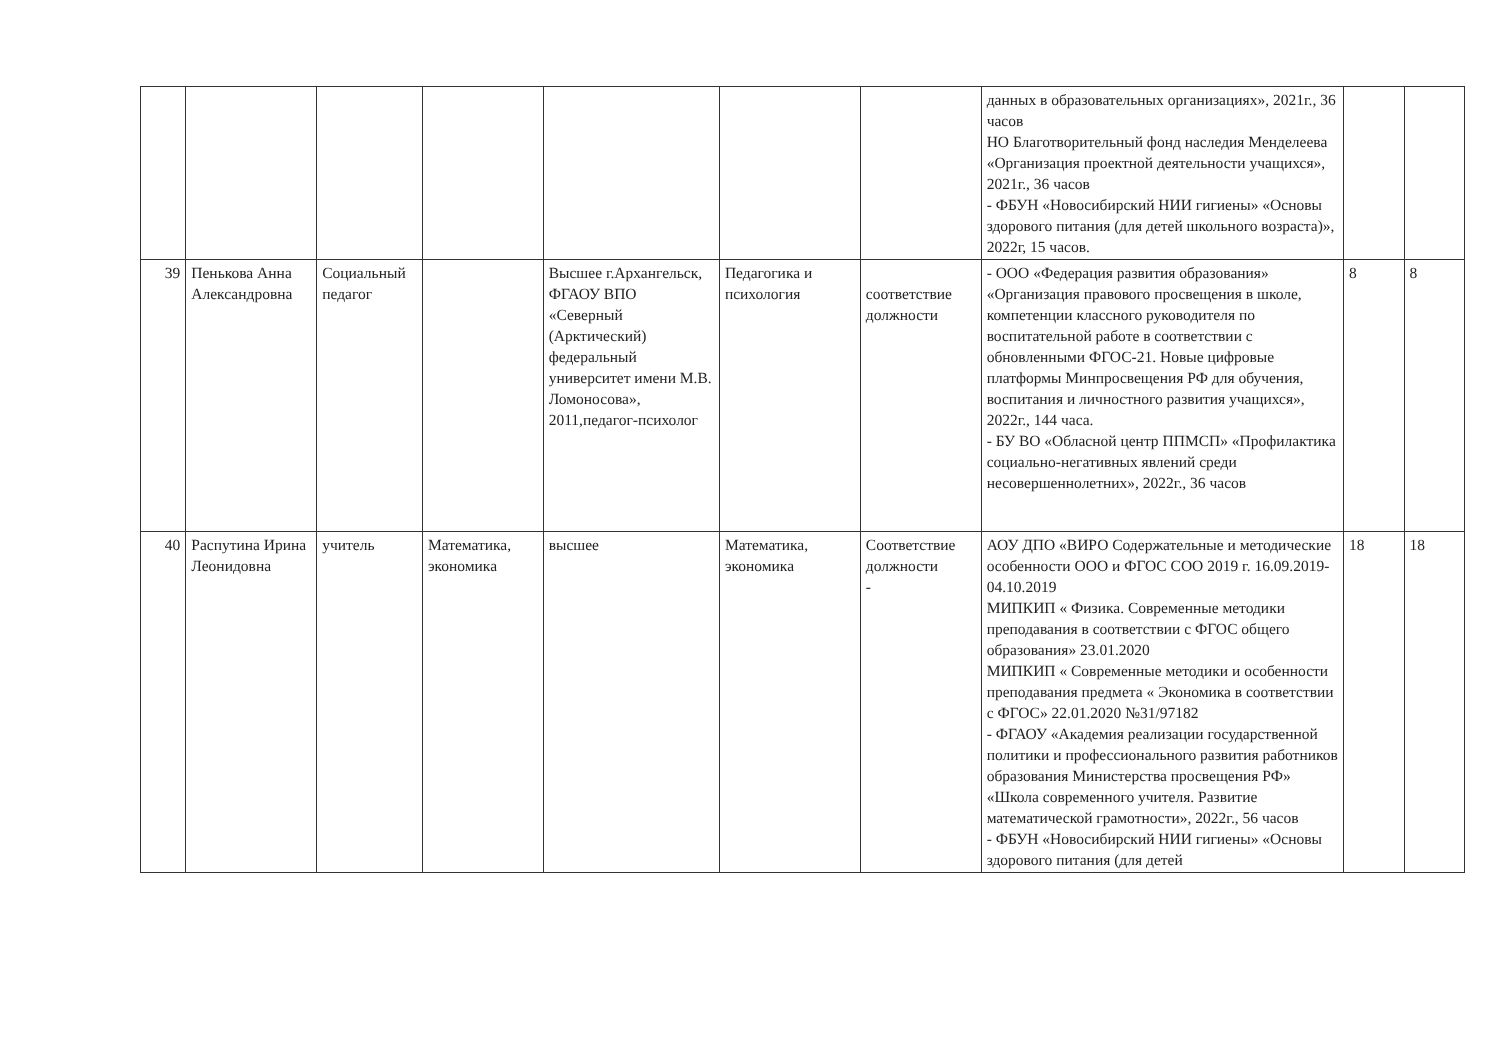| | | | | | | | данных в образовательных организациях», 2021г., 36 часов НО Благотворительный фонд наследия Менделеева «Организация проектной деятельности учащихся», 2021г., 36 часов - ФБУН «Новосибирский НИИ гигиены» «Основы здорового питания (для детей школьного возраста)», 2022г, 15 часов. | | |
| 39 | Пенькова Анна Александровна | Социальный педагог | | Высшее г.Архангельск, ФГАОУ ВПО «Северный (Арктический) федеральный университет имени М.В. Ломоносова», 2011,педагог-психолог | Педагогика и психология | соответствие должности | - ООО «Федерация развития образования» «Организация правового просвещения в школе, компетенции классного руководителя по воспитательной работе в соответствии с обновленными ФГОС-21. Новые цифровые платформы Минпросвещения РФ для обучения, воспитания и личностного развития учащихся», 2022г., 144 часа. - БУ ВО «Обласной центр ППМСП» «Профилактика социально-негативных явлений среди несовершеннолетних», 2022г., 36 часов | 8 | 8 |
| 40 | Распутина Ирина Леонидовна | учитель | Математика, экономика | высшее | Математика, экономика | Соответствие должности - | АОУ ДПО «ВИРО Содержательные и методические особенности ООО и ФГОС СОО 2019 г. 16.09.2019-04.10.2019 МИПКИП « Физика. Современные методики преподавания в соответствии с ФГОС общего образования» 23.01.2020 МИПКИП « Современные методики и особенности преподавания предмета « Экономика в соответствии с ФГОС» 22.01.2020 №31/97182 - ФГАОУ «Академия реализации государственной политики и профессионального развития работников образования Министерства просвещения РФ» «Школа современного учителя. Развитие математической грамотности», 2022г., 56 часов - ФБУН «Новосибирский НИИ гигиены» «Основы здорового питания (для детей | 18 | 18 |